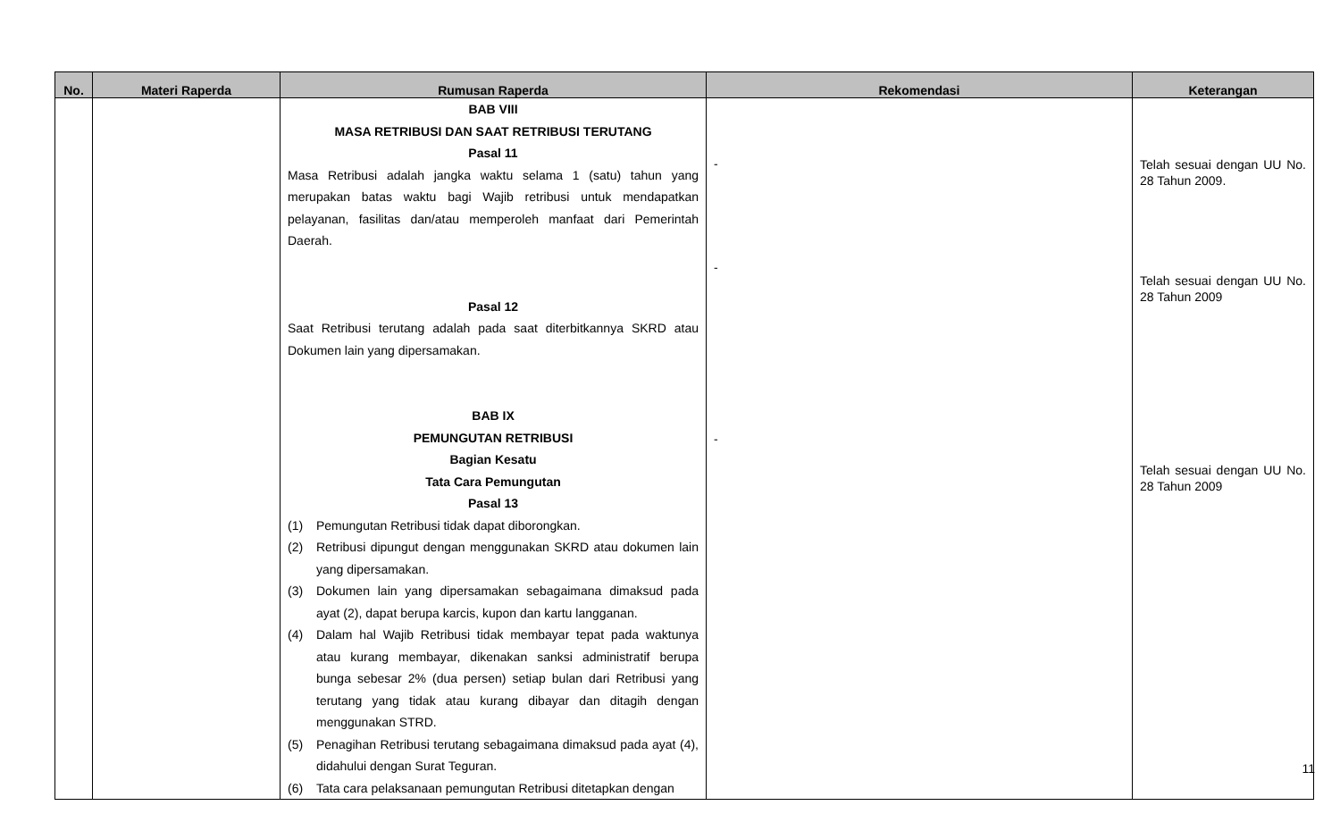| No. | Materi Raperda | Rumusan Raperda | Rekomendasi | Keterangan |
| --- | --- | --- | --- | --- |
| | | BAB VIII MASA RETRIBUSI DAN SAAT RETRIBUSI TERUTANG Pasal 11 Masa Retribusi adalah jangka waktu selama 1 (satu) tahun yang merupakan batas waktu bagi Wajib retribusi untuk mendapatkan pelayanan, fasilitas dan/atau memperoleh manfaat dari Pemerintah Daerah. Pasal 12 Saat Retribusi terutang adalah pada saat diterbitkannya SKRD atau Dokumen lain yang dipersamakan. BAB IX PEMUNGUTAN RETRIBUSI Bagian Kesatu Tata Cara Pemungutan Pasal 13 (1) Pemungutan Retribusi tidak dapat diborongkan. (2) Retribusi dipungut dengan menggunakan SKRD atau dokumen lain yang dipersamakan. (3) Dokumen lain yang dipersamakan sebagaimana dimaksud pada ayat (2), dapat berupa karcis, kupon dan kartu langganan. (4) Dalam hal Wajib Retribusi tidak membayar tepat pada waktunya atau kurang membayar, dikenakan sanksi administratif berupa bunga sebesar 2% (dua persen) setiap bulan dari Retribusi yang terutang yang tidak atau kurang dibayar dan ditagih dengan menggunakan STRD. (5) Penagihan Retribusi terutang sebagaimana dimaksud pada ayat (4), didahului dengan Surat Teguran. (6) Tata cara pelaksanaan pemungutan Retribusi ditetapkan dengan | - - - | Telah sesuai dengan UU No. 28 Tahun 2009. Telah sesuai dengan UU No. 28 Tahun 2009 Telah sesuai dengan UU No. 28 Tahun 2009 |
11